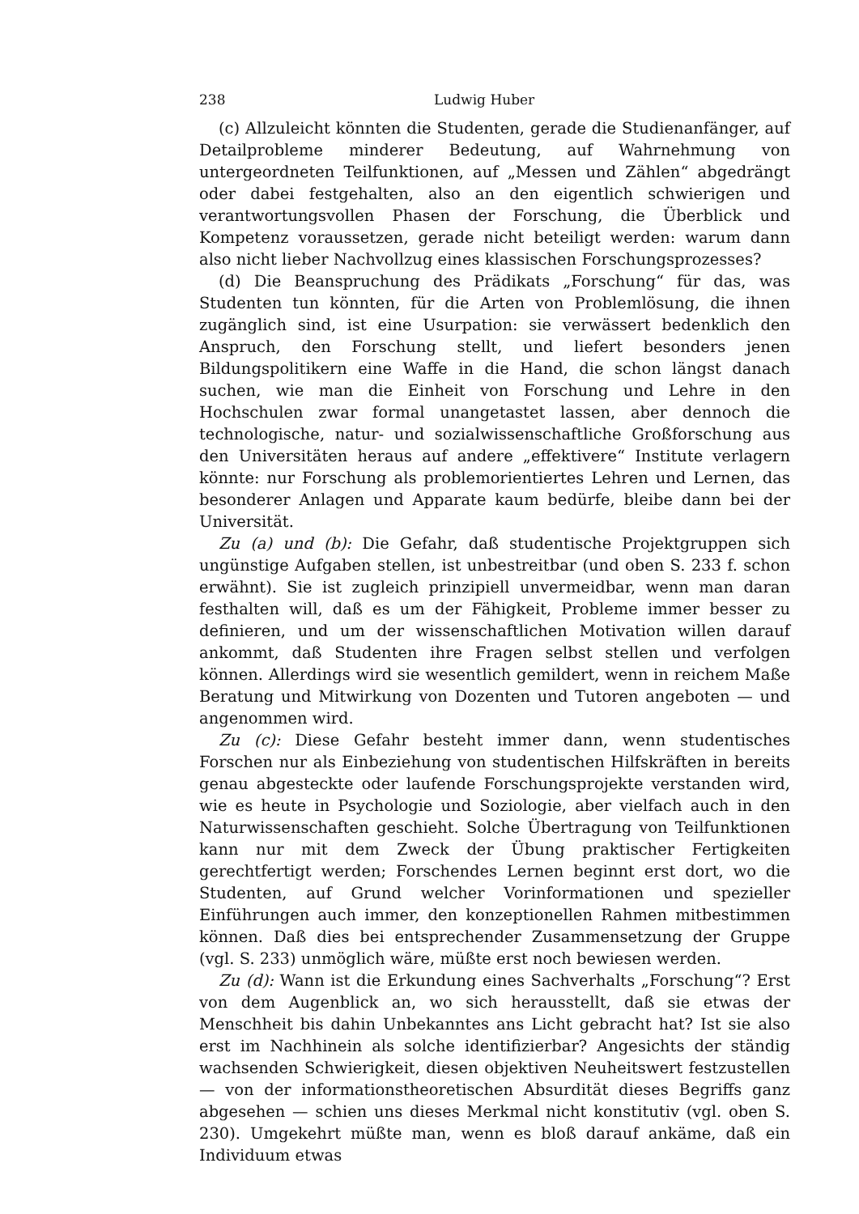238 Ludwig Huber
(c) Allzuleicht könnten die Studenten, gerade die Studienanfänger, auf Detailprobleme minderer Bedeutung, auf Wahrnehmung von untergeordneten Teilfunktionen, auf „Messen und Zählen“ abgedrängt oder dabei festgehalten, also an den eigentlich schwierigen und verantwortungsvollen Phasen der Forschung, die Überblick und Kompetenz voraussetzen, gerade nicht beteiligt werden: warum dann also nicht lieber Nachvollzug eines klassischen Forschungsprozesses?
(d) Die Beanspruchung des Prädikats „Forschung“ für das, was Studenten tun könnten, für die Arten von Problemlösung, die ihnen zugänglich sind, ist eine Usurpation: sie verwässert bedenklich den Anspruch, den Forschung stellt, und liefert besonders jenen Bildungspolitikern eine Waffe in die Hand, die schon längst danach suchen, wie man die Einheit von Forschung und Lehre in den Hochschulen zwar formal unangetastet lassen, aber dennoch die technologische, natur- und sozialwissenschaftliche Großforschung aus den Universitäten heraus auf andere „effektivere“ Institute verlagern könnte: nur Forschung als problemorientiertes Lehren und Lernen, das besonderer Anlagen und Apparate kaum bedürfe, bleibe dann bei der Universität.
Zu (a) und (b): Die Gefahr, daß studentische Projektgruppen sich ungünstige Aufgaben stellen, ist unbestreitbar (und oben S. 233 f. schon erwähnt). Sie ist zugleich prinzipiell unvermeidbar, wenn man daran festhalten will, daß es um der Fähigkeit, Probleme immer besser zu definieren, und um der wissenschaftlichen Motivation willen darauf ankommt, daß Studenten ihre Fragen selbst stellen und verfolgen können. Allerdings wird sie wesentlich gemildert, wenn in reichem Maße Beratung und Mitwirkung von Dozenten und Tutoren angeboten — und angenommen wird.
Zu (c): Diese Gefahr besteht immer dann, wenn studentisches Forschen nur als Einbeziehung von studentischen Hilfskräften in bereits genau abgesteckte oder laufende Forschungsprojekte verstanden wird, wie es heute in Psychologie und Soziologie, aber vielfach auch in den Naturwissenschaften geschieht. Solche Übertragung von Teilfunktionen kann nur mit dem Zweck der Übung praktischer Fertigkeiten gerechtfertigt werden; Forschendes Lernen beginnt erst dort, wo die Studenten, auf Grund welcher Vorinformationen und spezieller Einführungen auch immer, den konzeptionellen Rahmen mitbestimmen können. Daß dies bei entsprechender Zusammensetzung der Gruppe (vgl. S. 233) unmöglich wäre, müßte erst noch bewiesen werden.
Zu (d): Wann ist die Erkundung eines Sachverhalts „Forschung“? Erst von dem Augenblick an, wo sich herausstellt, daß sie etwas der Menschheit bis dahin Unbekanntes ans Licht gebracht hat? Ist sie also erst im Nachhinein als solche identifizierbar? Angesichts der ständig wachsenden Schwierigkeit, diesen objektiven Neuheitswert festzustellen — von der informationstheoretischen Absurdität dieses Begriffs ganz abgesehen — schien uns dieses Merkmal nicht konstitutiv (vgl. oben S. 230). Umgekehrt müßte man, wenn es bloß darauf ankäme, daß ein Individuum etwas